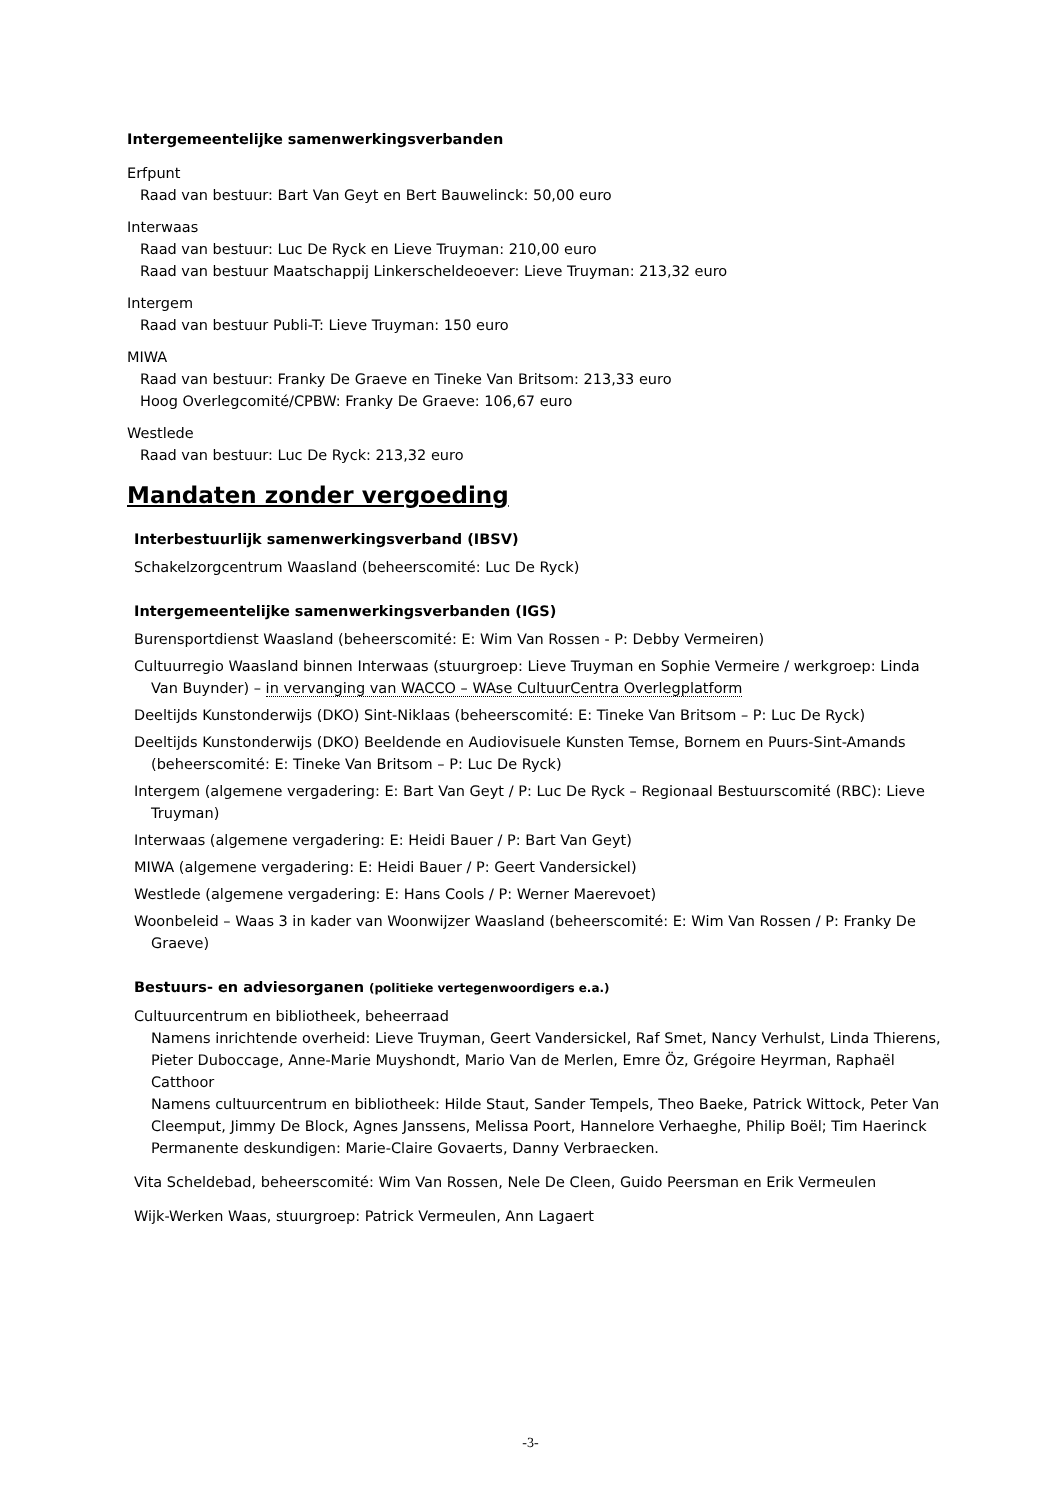Intergemeentelijke samenwerkingsverbanden
Erfpunt
Raad van bestuur: Bart Van Geyt en Bert Bauwelinck: 50,00 euro
Interwaas
Raad van bestuur: Luc De Ryck en Lieve Truyman: 210,00 euro
Raad van bestuur Maatschappij Linkerscheldeoever: Lieve Truyman: 213,32 euro
Intergem
Raad van bestuur Publi-T: Lieve Truyman: 150 euro
MIWA
Raad van bestuur: Franky De Graeve en Tineke Van Britsom: 213,33 euro
Hoog Overlegcomité/CPBW: Franky De Graeve: 106,67 euro
Westlede
Raad van bestuur: Luc De Ryck: 213,32 euro
Mandaten zonder vergoeding
Interbestuurlijk samenwerkingsverband (IBSV)
Schakelzorgcentrum Waasland (beheerscomité: Luc De Ryck)
Intergemeentelijke samenwerkingsverbanden (IGS)
Burensportdienst Waasland (beheerscomité: E: Wim Van Rossen - P: Debby Vermeiren)
Cultuurregio Waasland binnen Interwaas (stuurgroep: Lieve Truyman en Sophie Vermeire / werkgroep: Linda Van Buynder) – in vervanging van WACCO – WAse CultuurCentra Overlegplatform
Deeltijds Kunstonderwijs (DKO) Sint-Niklaas (beheerscomité: E: Tineke Van Britsom – P: Luc De Ryck)
Deeltijds Kunstonderwijs (DKO) Beeldende en Audiovisuele Kunsten Temse, Bornem en Puurs-Sint-Amands (beheerscomité: E: Tineke Van Britsom – P: Luc De Ryck)
Intergem (algemene vergadering: E: Bart Van Geyt / P: Luc De Ryck – Regionaal Bestuurscomité (RBC): Lieve Truyman)
Interwaas (algemene vergadering: E: Heidi Bauer / P: Bart Van Geyt)
MIWA (algemene vergadering: E: Heidi Bauer / P: Geert Vandersickel)
Westlede (algemene vergadering: E: Hans Cools / P: Werner Maerevoet)
Woonbeleid – Waas 3 in kader van Woonwijzer Waasland (beheerscomité: E: Wim Van Rossen / P: Franky De Graeve)
Bestuurs- en adviesorganen (politieke vertegenwoordigers e.a.)
Cultuurcentrum en bibliotheek, beheerraad
Namens inrichtende overheid: Lieve Truyman, Geert Vandersickel, Raf Smet, Nancy Verhulst, Linda Thierens, Pieter Duboccage, Anne-Marie Muyshondt, Mario Van de Merlen, Emre Öz, Grégoire Heyrman, Raphaël Catthoor
Namens cultuurcentrum en bibliotheek: Hilde Staut, Sander Tempels, Theo Baeke, Patrick Wittock, Peter Van Cleemput, Jimmy De Block, Agnes Janssens, Melissa Poort, Hannelore Verhaeghe, Philip Boël; Tim Haerinck
Permanente deskundigen: Marie-Claire Govaerts, Danny Verbraecken.
Vita Scheldebad, beheerscomité: Wim Van Rossen, Nele De Cleen, Guido Peersman en Erik Vermeulen
Wijk-Werken Waas, stuurgroep: Patrick Vermeulen, Ann Lagaert
-3-